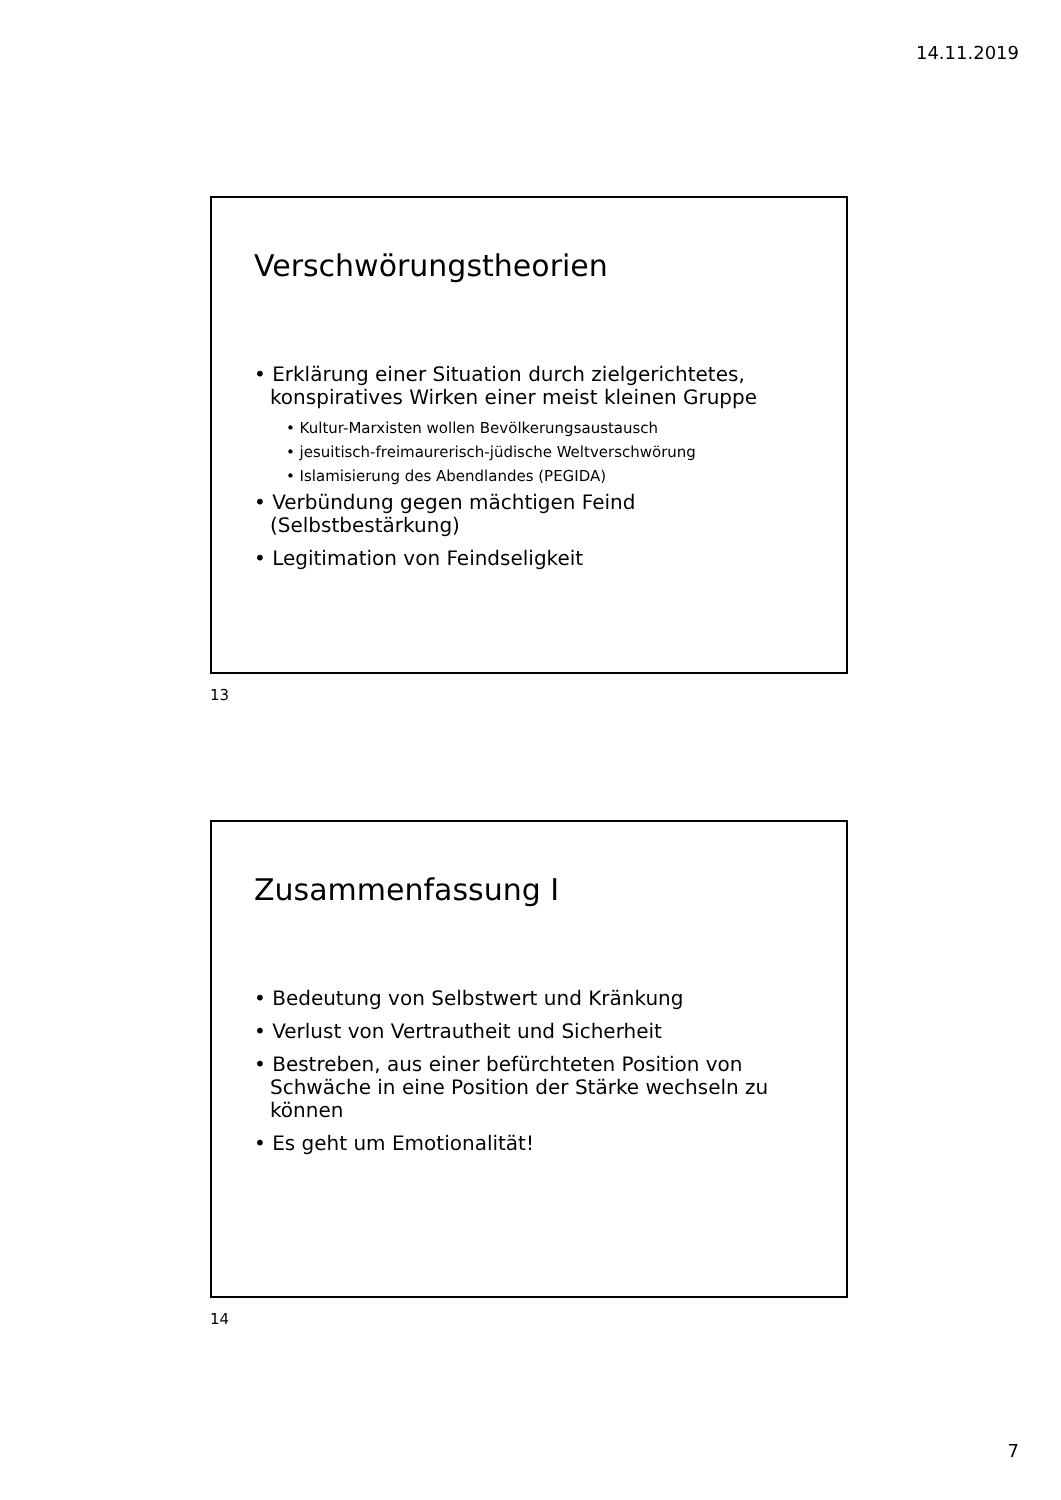14.11.2019
Verschwörungstheorien
• Erklärung einer Situation durch zielgerichtetes, konspiratives Wirken einer meist kleinen Gruppe
• Kultur-Marxisten wollen Bevölkerungsaustausch
• jesuitisch-freimaurerisch-jüdische Weltverschwörung
• Islamisierung des Abendlandes (PEGIDA)
• Verbündung gegen mächtigen Feind (Selbstbestärkung)
• Legitimation von Feindseligkeit
13
Zusammenfassung I
• Bedeutung von Selbstwert und Kränkung
• Verlust von Vertrautheit und Sicherheit
• Bestreben, aus einer befürchteten Position von Schwäche in eine Position der Stärke wechseln zu können
• Es geht um Emotionalität!
14
7